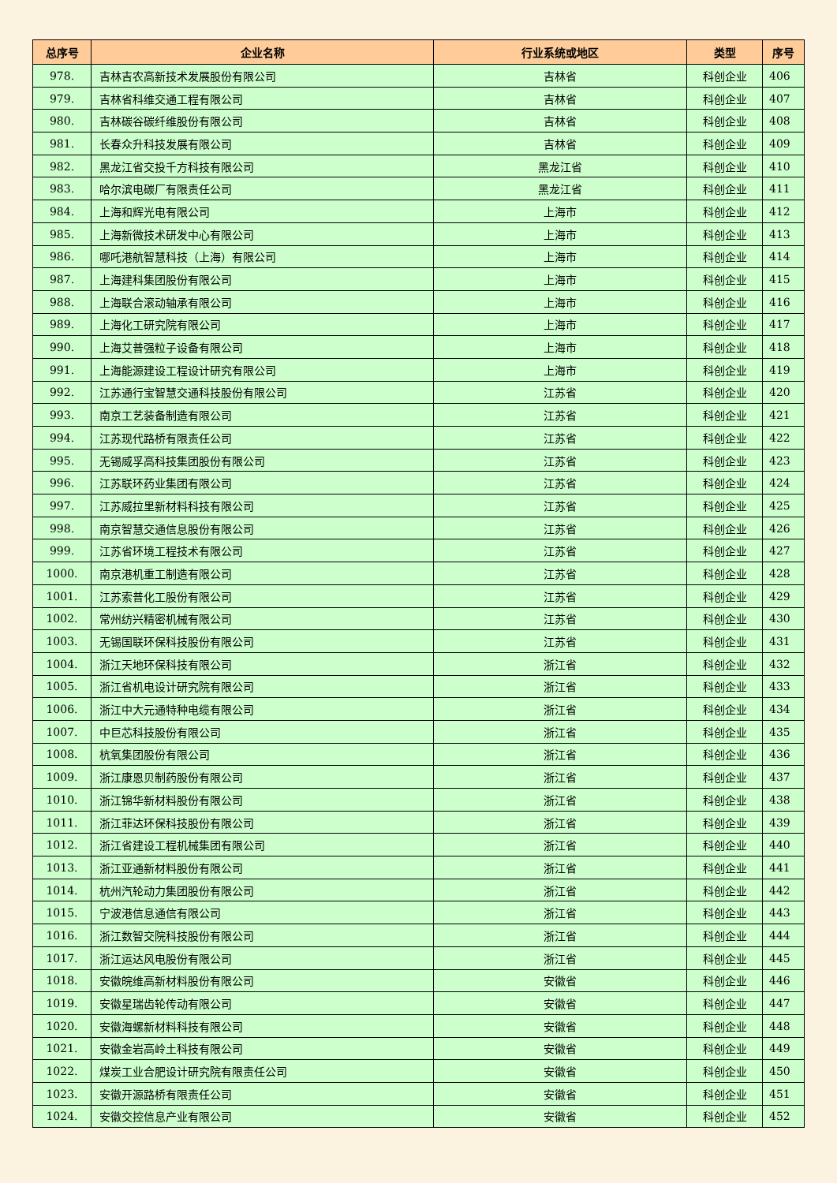| 总序号 | 企业名称 | 行业系统或地区 | 类型 | 序号 |
| --- | --- | --- | --- | --- |
| 978. | 吉林吉农高新技术发展股份有限公司 | 吉林省 | 科创企业 | 406 |
| 979. | 吉林省科维交通工程有限公司 | 吉林省 | 科创企业 | 407 |
| 980. | 吉林碳谷碳纤维股份有限公司 | 吉林省 | 科创企业 | 408 |
| 981. | 长春众升科技发展有限公司 | 吉林省 | 科创企业 | 409 |
| 982. | 黑龙江省交投千方科技有限公司 | 黑龙江省 | 科创企业 | 410 |
| 983. | 哈尔滨电碳厂有限责任公司 | 黑龙江省 | 科创企业 | 411 |
| 984. | 上海和辉光电有限公司 | 上海市 | 科创企业 | 412 |
| 985. | 上海新微技术研发中心有限公司 | 上海市 | 科创企业 | 413 |
| 986. | 哪吒港航智慧科技（上海）有限公司 | 上海市 | 科创企业 | 414 |
| 987. | 上海建科集团股份有限公司 | 上海市 | 科创企业 | 415 |
| 988. | 上海联合滚动轴承有限公司 | 上海市 | 科创企业 | 416 |
| 989. | 上海化工研究院有限公司 | 上海市 | 科创企业 | 417 |
| 990. | 上海艾普强粒子设备有限公司 | 上海市 | 科创企业 | 418 |
| 991. | 上海能源建设工程设计研究有限公司 | 上海市 | 科创企业 | 419 |
| 992. | 江苏通行宝智慧交通科技股份有限公司 | 江苏省 | 科创企业 | 420 |
| 993. | 南京工艺装备制造有限公司 | 江苏省 | 科创企业 | 421 |
| 994. | 江苏现代路桥有限责任公司 | 江苏省 | 科创企业 | 422 |
| 995. | 无锡威孚高科技集团股份有限公司 | 江苏省 | 科创企业 | 423 |
| 996. | 江苏联环药业集团有限公司 | 江苏省 | 科创企业 | 424 |
| 997. | 江苏威拉里新材料科技有限公司 | 江苏省 | 科创企业 | 425 |
| 998. | 南京智慧交通信息股份有限公司 | 江苏省 | 科创企业 | 426 |
| 999. | 江苏省环境工程技术有限公司 | 江苏省 | 科创企业 | 427 |
| 1000. | 南京港机重工制造有限公司 | 江苏省 | 科创企业 | 428 |
| 1001. | 江苏索普化工股份有限公司 | 江苏省 | 科创企业 | 429 |
| 1002. | 常州纺兴精密机械有限公司 | 江苏省 | 科创企业 | 430 |
| 1003. | 无锡国联环保科技股份有限公司 | 江苏省 | 科创企业 | 431 |
| 1004. | 浙江天地环保科技有限公司 | 浙江省 | 科创企业 | 432 |
| 1005. | 浙江省机电设计研究院有限公司 | 浙江省 | 科创企业 | 433 |
| 1006. | 浙江中大元通特种电缆有限公司 | 浙江省 | 科创企业 | 434 |
| 1007. | 中巨芯科技股份有限公司 | 浙江省 | 科创企业 | 435 |
| 1008. | 杭氧集团股份有限公司 | 浙江省 | 科创企业 | 436 |
| 1009. | 浙江康恩贝制药股份有限公司 | 浙江省 | 科创企业 | 437 |
| 1010. | 浙江锦华新材料股份有限公司 | 浙江省 | 科创企业 | 438 |
| 1011. | 浙江菲达环保科技股份有限公司 | 浙江省 | 科创企业 | 439 |
| 1012. | 浙江省建设工程机械集团有限公司 | 浙江省 | 科创企业 | 440 |
| 1013. | 浙江亚通新材料股份有限公司 | 浙江省 | 科创企业 | 441 |
| 1014. | 杭州汽轮动力集团股份有限公司 | 浙江省 | 科创企业 | 442 |
| 1015. | 宁波港信息通信有限公司 | 浙江省 | 科创企业 | 443 |
| 1016. | 浙江数智交院科技股份有限公司 | 浙江省 | 科创企业 | 444 |
| 1017. | 浙江运达风电股份有限公司 | 浙江省 | 科创企业 | 445 |
| 1018. | 安徽皖维高新材料股份有限公司 | 安徽省 | 科创企业 | 446 |
| 1019. | 安徽星瑞齿轮传动有限公司 | 安徽省 | 科创企业 | 447 |
| 1020. | 安徽海螺新材料科技有限公司 | 安徽省 | 科创企业 | 448 |
| 1021. | 安徽金岩高岭土科技有限公司 | 安徽省 | 科创企业 | 449 |
| 1022. | 煤炭工业合肥设计研究院有限责任公司 | 安徽省 | 科创企业 | 450 |
| 1023. | 安徽开源路桥有限责任公司 | 安徽省 | 科创企业 | 451 |
| 1024. | 安徽交控信息产业有限公司 | 安徽省 | 科创企业 | 452 |